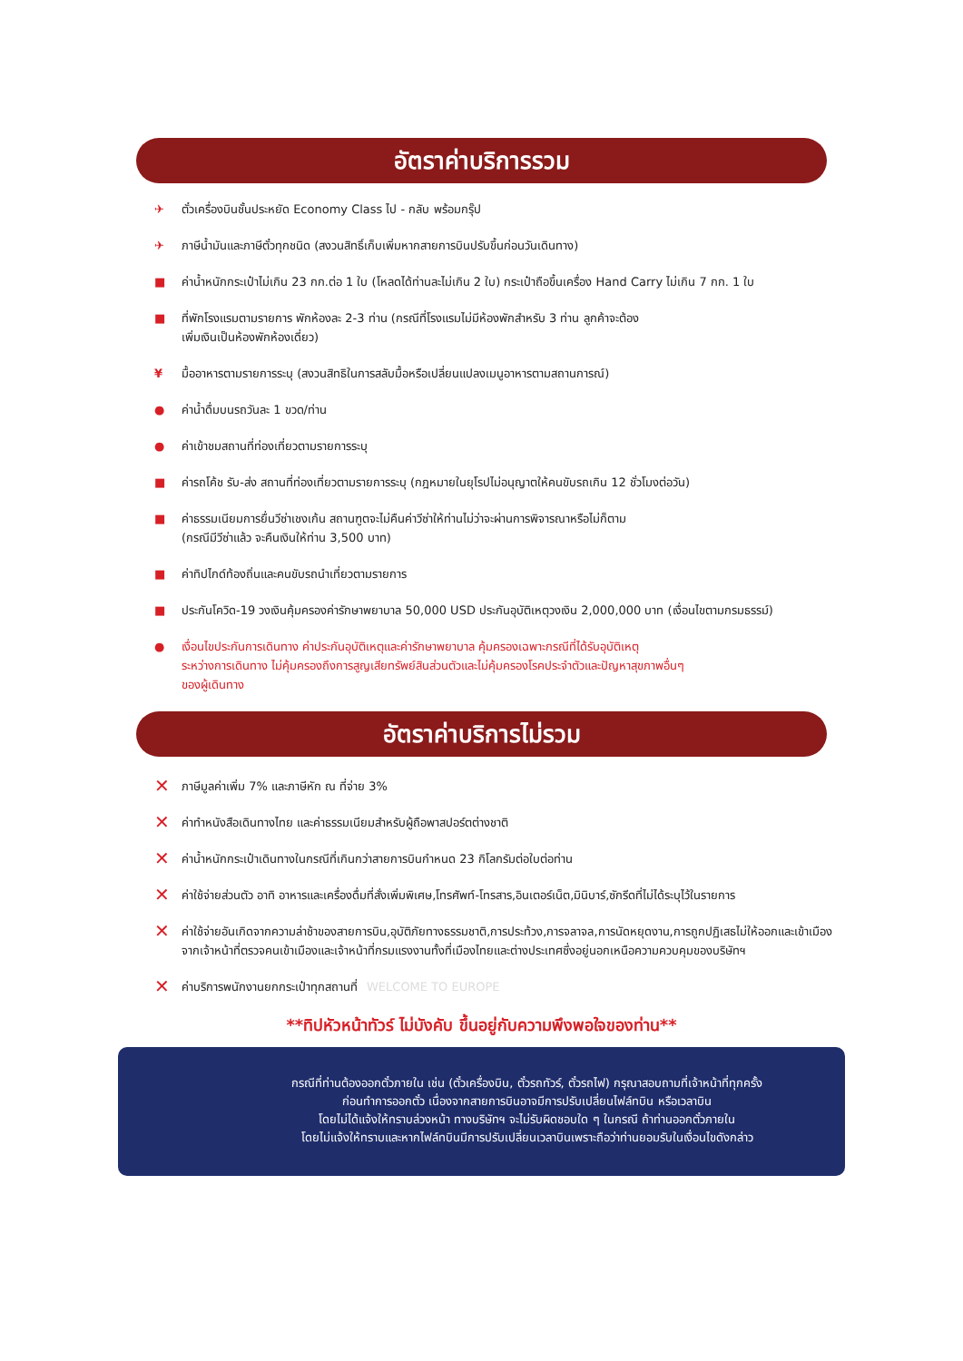อัตราค่าบริการรวม
✈ ตั๋วเครื่องบินชั้นประหยัด Economy Class ไป - กลับ พร้อมกรุ๊ป
✈ ภาษีน้ำมันและภาษีตั๋วทุกชนิด (สงวนสิทธิ์เก็บเพิ่มหากสายการบินปรับขึ้นก่อนวันเดินทาง)
■ ค่าน้ำหนักกระเป๋าไม่เกิน 23 กก.ต่อ 1 ใบ (โหลดได้ท่านละไม่เกิน 2 ใบ) กระเป๋าถือขึ้นเครื่อง Hand Carry ไม่เกิน 7 กก. 1 ใบ
■ ที่พักโรงแรมตามรายการ พักห้องละ 2-3 ท่าน (กรณีที่โรงแรมไม่มีห้องพักสำหรับ 3 ท่าน ลูกค้าจะต้อง
เพิ่มเงินเป็นห้องพักห้องเดี่ยว)
¥ มื้ออาหารตามรายการระบุ (สงวนสิทธิในการสลับมื้อหรือเปลี่ยนแปลงเมนูอาหารตามสถานการณ์)
● ค่าน้ำดื่มบนรถวันละ 1 ขวด/ท่าน
● ค่าเข้าชมสถานที่ท่องเที่ยวตามรายการระบุ
■ ค่ารถโค้ช รับ-ส่ง สถานที่ท่องเที่ยวตามรายการระบุ (กฎหมายในยุโรปไม่อนุญาตให้คนขับรถเกิน 12 ชั่วโมงต่อวัน)
■ ค่าธรรมเนียมการยื่นวีซ่าเชงเก้น สถานฑูตจะไม่คืนค่าวีซ่าให้ท่านไม่ว่าจะผ่านการพิจารณาหรือไม่ก็ตาม
(กรณีมีวีซ่าแล้ว จะคืนเงินให้ท่าน 3,500 บาท)
■ ค่าทิปไกด์ท้องถิ่นและคนขับรถนำเที่ยวตามรายการ
■ ประกันโควิด-19 วงเงินคุ้มครองค่ารักษาพยาบาล 50,000 USD ประกันอุบัติเหตุวงเงิน 2,000,000 บาท (เงื่อนไขตามกรมธรรม์)
● เงื่อนไขประกันการเดินทาง ค่าประกันอุบัติเหตุและค่ารักษาพยาบาล คุ้มครองเฉพาะกรณีที่ได้รับอุบัติเหตุ
ระหว่างการเดินทาง ไม่คุ้มครองถึงการสูญเสียทรัพย์สินส่วนตัวและไม่คุ้มครองโรคประจำตัวและปัญหาสุขภาพอื่นๆ
ของผู้เดินทาง
อัตราค่าบริการไม่รวม
✕ ภาษีมูลค่าเพิ่ม 7% และภาษีหัก ณ ที่จ่าย 3%
✕ ค่าทำหนังสือเดินทางไทย และค่าธรรมเนียมสำหรับผู้ถือพาสปอร์ตต่างชาติ
✕ ค่าน้ำหนักกระเป๋าเดินทางในกรณีที่เกินกว่าสายการบินกำหนด 23 กิโลกรัมต่อใบต่อท่าน
✕ ค่าใช้จ่ายส่วนตัว อาทิ อาหารและเครื่องดื่มที่สั่งเพิ่มพิเศษ,โทรศัพท์-โทรสาร,อินเตอร์เน็ต,มินิบาร์,ซักรีดที่ไม่ได้ระบุไว้ในรายการ
✕ ค่าใช้จ่ายอันเกิดจากความล่าช้าของสายการบิน,อุบัติภัยทางธรรมชาติ,การประท้วง,การจลาจล,การนัดหยุดงาน,การถูกปฏิเสธไม่ให้ออกและเข้าเมืองจากเจ้าหน้าที่ตรวจคนเข้าเมืองและเจ้าหน้าที่กรมแรงงานทั้งที่เมืองไทยและต่างประเทศซึ่งอยู่นอกเหนือความควบคุมของบริษัทฯ
✕ ค่าบริการพนักงานยกกระเป๋าทุกสถานที่ WELCOME TO EUROPE
**ทิปหัวหน้าทัวร์ ไม่บังคับ ขึ้นอยู่กับความพึงพอใจของท่าน**
กรณีที่ท่านต้องออกตั๋วภายใน เช่น (ตั๋วเครื่องบิน, ตั๋วรถทัวร์, ตั๋วรถไฟ) กรุณาสอบถามที่เจ้าหน้าที่ทุกครั้ง
ก่อนทำการออกตั๋ว เนื่องจากสายการบินอาจมีการปรับเปลี่ยนไฟล์ทบิน หรือเวลาบิน
โดยไม่ได้แจ้งให้ทราบล่วงหน้า ทางบริษัทฯ จะไม่รับผิดชอบใด ๆ ในกรณี ถ้าท่านออกตั๋วภายใน
โดยไม่แจ้งให้ทราบและหากไฟล์ทบินมีการปรับเปลี่ยนเวลาบินเพราะถือว่าท่านยอมรับในเงื่อนไขดังกล่าว